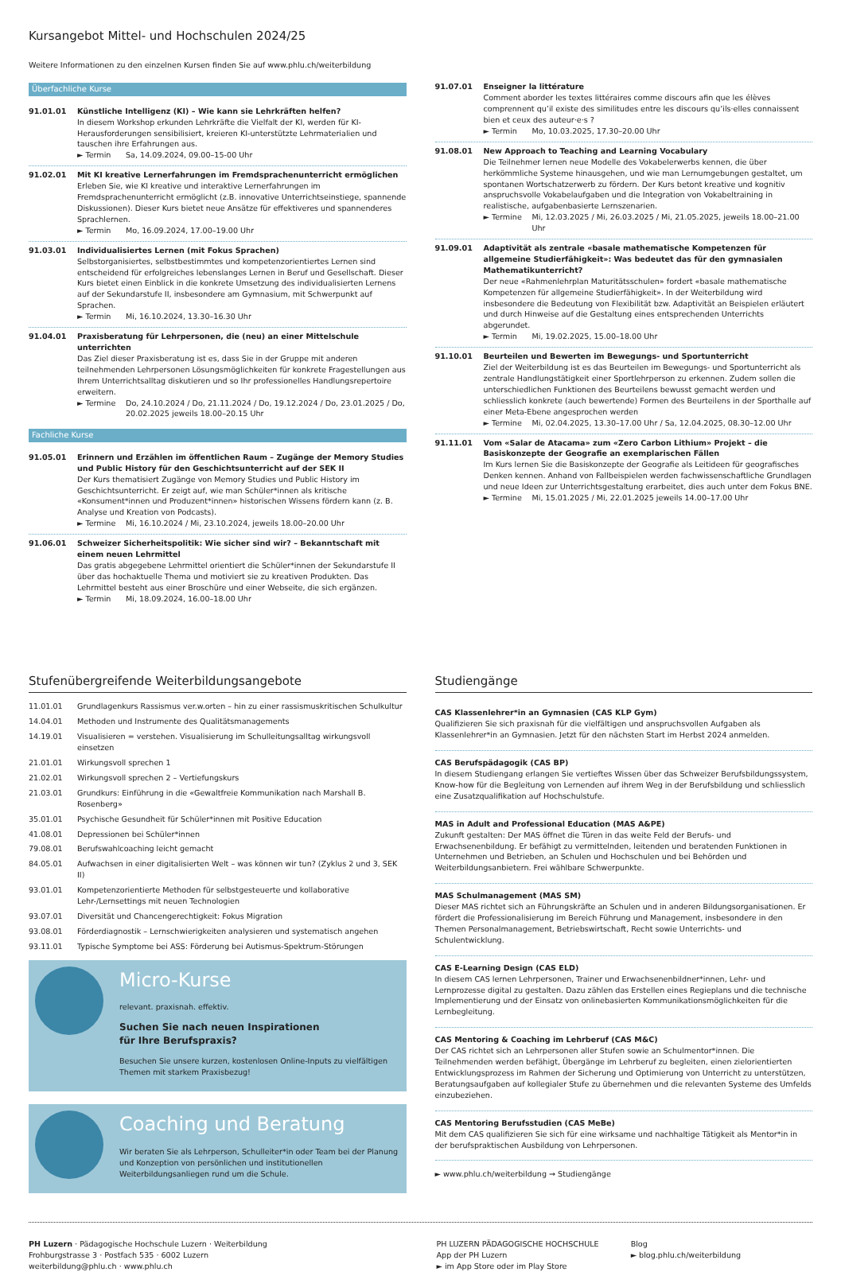Kursangebot Mittel- und Hochschulen 2024/25
Weitere Informationen zu den einzelnen Kursen finden Sie auf www.phlu.ch/weiterbildung
Überfachliche Kurse
91.01.01 Künstliche Intelligenz (KI) – Wie kann sie Lehrkräften helfen?
In diesem Workshop erkunden Lehrkräfte die Vielfalt der KI, werden für KI-Herausforderungen sensibilisiert, kreieren KI-unterstützte Lehrmaterialien und tauschen ihre Erfahrungen aus.
► Termin Sa, 14.09.2024, 09.00–15-00 Uhr
91.02.01 Mit KI kreative Lernerfahrungen im Fremdsprachenunterricht ermöglichen
Erleben Sie, wie KI kreative und interaktive Lernerfahrungen im Fremdsprachenunterricht ermöglicht (z.B. innovative Unterrichtseinstiege, spannende Diskussionen). Dieser Kurs bietet neue Ansätze für effektiveres und spannenderes Sprachlernen.
► Termin Mo, 16.09.2024, 17.00–19.00 Uhr
91.03.01 Individualisiertes Lernen (mit Fokus Sprachen)
Selbstorganisiertes, selbstbestimmtes und kompetenzorientiertes Lernen sind entscheidend für erfolgreiches lebenslanges Lernen in Beruf und Gesellschaft. Dieser Kurs bietet einen Einblick in die konkrete Umsetzung des individualisierten Lernens auf der Sekundarstufe II, insbesondere am Gymnasium, mit Schwerpunkt auf Sprachen.
► Termin Mi, 16.10.2024, 13.30–16.30 Uhr
91.04.01 Praxisberatung für Lehrpersonen, die (neu) an einer Mittelschule unterrichten
Das Ziel dieser Praxisberatung ist es, dass Sie in der Gruppe mit anderen teilnehmenden Lehrpersonen Lösungsmöglichkeiten für konkrete Fragestellungen aus Ihrem Unterrichtsalltag diskutieren und so Ihr professionelles Handlungsrepertoire erweitern.
► Termine Do, 24.10.2024 / Do, 21.11.2024 / Do, 19.12.2024 / Do, 23.01.2025 / Do, 20.02.2025 jeweils 18.00–20.15 Uhr
Fachliche Kurse
91.05.01 Erinnern und Erzählen im öffentlichen Raum – Zugänge der Memory Studies und Public History für den Geschichtsunterricht auf der SEK II
Der Kurs thematisiert Zugänge von Memory Studies und Public History im Geschichtsunterricht. Er zeigt auf, wie man Schüler*innen als kritische «Konsument*innen und Produzent*innen» historischen Wissens fördern kann (z. B. Analyse und Kreation von Podcasts).
► Termine Mi, 16.10.2024 / Mi, 23.10.2024, jeweils 18.00–20.00 Uhr
91.06.01 Schweizer Sicherheitspolitik: Wie sicher sind wir? – Bekanntschaft mit einem neuen Lehrmittel
Das gratis abgegebene Lehrmittel orientiert die Schüler*innen der Sekundarstufe II über das hochaktuelle Thema und motiviert sie zu kreativen Produkten. Das Lehrmittel besteht aus einer Broschüre und einer Webseite, die sich ergänzen.
► Termin Mi, 18.09.2024, 16.00–18.00 Uhr
91.07.01 Enseigner la littérature
Comment aborder les textes littéraires comme discours afin que les élèves comprennent qu’il existe des similitudes entre les discours qu’ils·elles connaissent bien et ceux des auteur·e·s ?
► Termin Mo, 10.03.2025, 17.30–20.00 Uhr
91.08.01 New Approach to Teaching and Learning Vocabulary
Die Teilnehmer lernen neue Modelle des Vokabelerwerbs kennen, die über herkömmliche Systeme hinausgehen, und wie man Lernumgebungen gestaltet, um spontanen Wortschatzerwerb zu fördern. Der Kurs betont kreative und kognitiv anspruchsvolle Vokabelaufgaben und die Integration von Vokabeltraining in realistische, aufgabenbasierte Lernszenarien.
► Termine Mi, 12.03.2025 / Mi, 26.03.2025 / Mi, 21.05.2025, jeweils 18.00–21.00 Uhr
91.09.01 Adaptivität als zentrale «basale mathematische Kompetenzen für allgemeine Studierfähigkeit»: Was bedeutet das für den gymnasialen Mathematikunterricht?
Der neue «Rahmenlehrplan Maturitätsschulen» fordert «basale mathematische Kompetenzen für allgemeine Studierfähigkeit». In der Weiterbildung wird insbesondere die Bedeutung von Flexibilität bzw. Adaptivität an Beispielen erläutert und durch Hinweise auf die Gestaltung eines entsprechenden Unterrichts abgerundet.
► Termin Mi, 19.02.2025, 15.00–18.00 Uhr
91.10.01 Beurteilen und Bewerten im Bewegungs- und Sportunterricht
Ziel der Weiterbildung ist es das Beurteilen im Bewegungs- und Sportunterricht als zentrale Handlungstätigkeit einer Sportlehrperson zu erkennen. Zudem sollen die unterschiedlichen Funktionen des Beurteilens bewusst gemacht werden und schliesslich konkrete (auch bewertende) Formen des Beurteilens in der Sporthalle auf einer Meta-Ebene angesprochen werden
► Termine Mi, 02.04.2025, 13.30–17.00 Uhr / Sa, 12.04.2025, 08.30–12.00 Uhr
91.11.01 Vom «Salar de Atacama» zum «Zero Carbon Lithium» Projekt – die Basiskonzepte der Geografie an exemplarischen Fällen
Im Kurs lernen Sie die Basiskonzepte der Geografie als Leitideen für geografisches Denken kennen. Anhand von Fallbeispielen werden fachwissenschaftliche Grundlagen und neue Ideen zur Unterrichtsgestaltung erarbeitet, dies auch unter dem Fokus BNE.
► Termine Mi, 15.01.2025 / Mi, 22.01.2025 jeweils 14.00–17.00 Uhr
Stufenübergreifende Weiterbildungsangebote
11.01.01 Grundlagenkurs Rassismus ver.w.orten – hin zu einer rassismuskritischen Schulkultur
14.04.01 Methoden und Instrumente des Qualitätsmanagements
14.19.01 Visualisieren = verstehen. Visualisierung im Schulleitungsalltag wirkungsvoll einsetzen
21.01.01 Wirkungsvoll sprechen 1
21.02.01 Wirkungsvoll sprechen 2 – Vertiefungskurs
21.03.01 Grundkurs: Einführung in die «Gewaltfreie Kommunikation nach Marshall B. Rosenberg»
35.01.01 Psychische Gesundheit für Schüler*innen mit Positive Education
41.08.01 Depressionen bei Schüler*innen
79.08.01 Berufswahlcoaching leicht gemacht
84.05.01 Aufwachsen in einer digitalisierten Welt – was können wir tun? (Zyklus 2 und 3, SEK II)
93.01.01 Kompetenzorientierte Methoden für selbstgesteuerte und kollaborative Lehr-/Lernsettings mit neuen Technologien
93.07.01 Diversität und Chancengerechtigkeit: Fokus Migration
93.08.01 Förderdiagnostik – Lernschwierigkeiten analysieren und systematisch angehen
93.11.01 Typische Symptome bei ASS: Förderung bei Autismus-Spektrum-Störungen
Micro-Kurse
relevant. praxisnah. effektiv.
Suchen Sie nach neuen Inspirationen
für Ihre Berufspraxis?
Besuchen Sie unsere kurzen, kostenlosen Online-Inputs zu vielfältigen Themen mit starkem Praxisbezug!
Coaching und Beratung
Wir beraten Sie als Lehrperson, Schulleiter*in oder Team bei der Planung und Konzeption von persönlichen und institutionellen Weiterbildungsanliegen rund um die Schule.
Studiengänge
CAS Klassenlehrer*in an Gymnasien (CAS KLP Gym)
Qualifizieren Sie sich praxisnah für die vielfältigen und anspruchsvollen Aufgaben als Klassenlehrer*in an Gymnasien. Jetzt für den nächsten Start im Herbst 2024 anmelden.
CAS Berufspädagogik (CAS BP)
In diesem Studiengang erlangen Sie vertieftes Wissen über das Schweizer Berufsbildungssystem, Know-how für die Begleitung von Lernenden auf ihrem Weg in der Berufsbildung und schliesslich eine Zusatzqualifikation auf Hochschulstufe.
MAS in Adult and Professional Education (MAS A&PE)
Zukunft gestalten: Der MAS öffnet die Türen in das weite Feld der Berufs- und Erwachsenenbildung. Er befähigt zu vermittelnden, leitenden und beratenden Funktionen in Unternehmen und Betrieben, an Schulen und Hochschulen und bei Behörden und Weiterbildungsanbietern. Frei wählbare Schwerpunkte.
MAS Schulmanagement (MAS SM)
Dieser MAS richtet sich an Führungskräfte an Schulen und in anderen Bildungsorganisationen. Er fördert die Professionalisierung im Bereich Führung und Management, insbesondere in den Themen Personalmanagement, Betriebswirtschaft, Recht sowie Unterrichts- und Schulentwicklung.
CAS E-Learning Design (CAS ELD)
In diesem CAS lernen Lehrpersonen, Trainer und Erwachsenenbildner*innen, Lehr- und Lernprozesse digital zu gestalten. Dazu zählen das Erstellen eines Regieplans und die technische Implementierung und der Einsatz von onlinebasierten Kommunikationsmöglichkeiten für die Lernbegleitung.
CAS Mentoring & Coaching im Lehrberuf (CAS M&C)
Der CAS richtet sich an Lehrpersonen aller Stufen sowie an Schulmentor*innen. Die Teilnehmenden werden befähigt, Übergänge im Lehrberuf zu begleiten, einen zielorientierten Entwicklungsprozess im Rahmen der Sicherung und Optimierung von Unterricht zu unterstützen, Beratungsaufgaben auf kollegialer Stufe zu übernehmen und die relevanten Systeme des Umfelds einzubeziehen.
CAS Mentoring Berufsstudien (CAS MeBe)
Mit dem CAS qualifizieren Sie sich für eine wirksame und nachhaltige Tätigkeit als Mentor*in in der berufspraktischen Ausbildung von Lehrpersonen.
► www.phlu.ch/weiterbildung → Studiengänge
PH Luzern · Pädagogische Hochschule Luzern · Weiterbildung
Frohburgstrasse 3 · Postfach 535 · 6002 Luzern
weiterbildung@phlu.ch · www.phlu.ch
PH LUZERN PÄDAGOGISCHE HOCHSCHULE
App der PH Luzern
► im App Store oder im Play Store
Blog
► blog.phlu.ch/weiterbildung